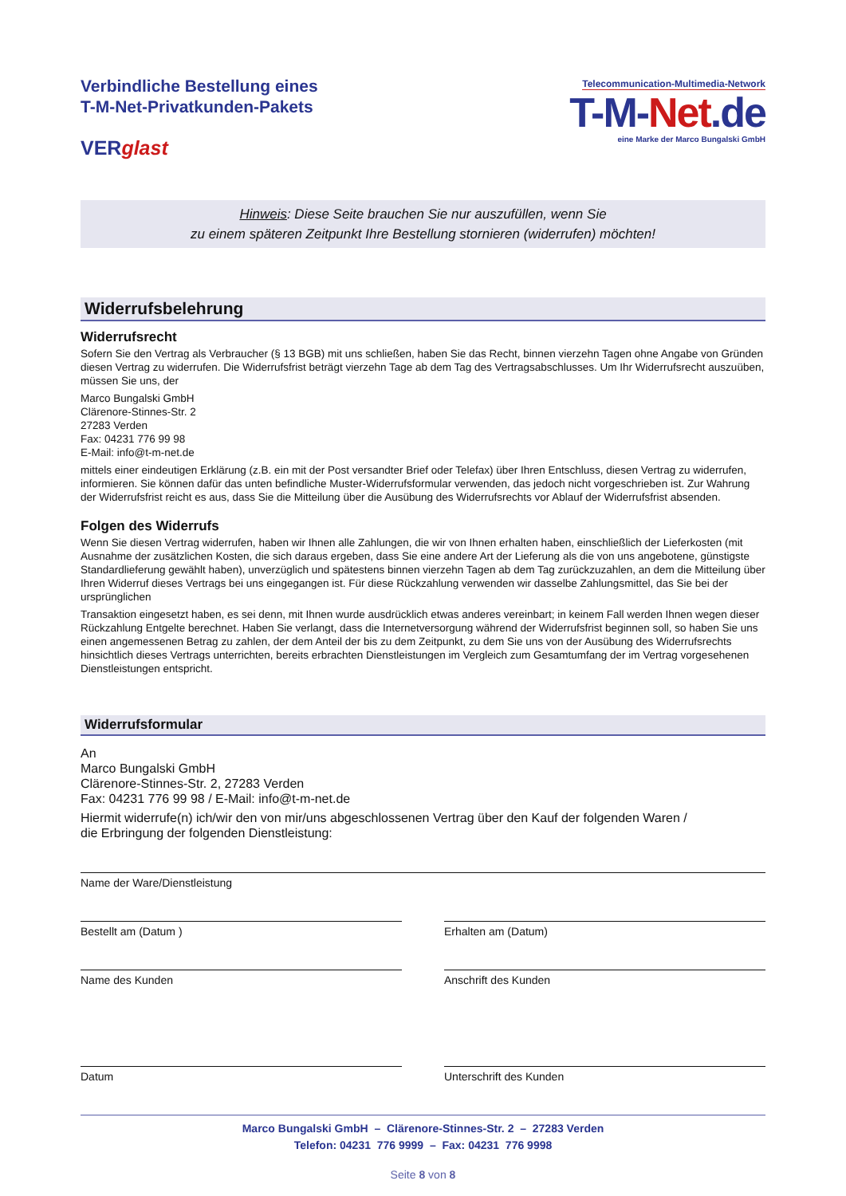Verbindliche Bestellung eines
T-M-Net-Privatkunden-Pakets
VERglast
Telecommunication-Multimedia-Network
T-M-Net.de
eine Marke der Marco Bungalski GmbH
Hinweis: Diese Seite brauchen Sie nur auszufüllen, wenn Sie
zu einem späteren Zeitpunkt Ihre Bestellung stornieren (widerrufen) möchten!
Widerrufsbelehrung
Widerrufsrecht
Sofern Sie den Vertrag als Verbraucher (§ 13 BGB) mit uns schließen, haben Sie das Recht, binnen vierzehn Tagen ohne Angabe von Gründen diesen Vertrag zu widerrufen. Die Widerrufsfrist beträgt vierzehn Tage ab dem Tag des Vertragsabschlusses. Um Ihr Widerrufsrecht auszuüben, müssen Sie uns, der
Marco Bungalski GmbH
Clärenore-Stinnes-Str. 2
27283 Verden
Fax: 04231 776 99 98
E-Mail: info@t-m-net.de
mittels einer eindeutigen Erklärung (z.B. ein mit der Post versandter Brief oder Telefax) über Ihren Entschluss, diesen Vertrag zu widerrufen, informieren. Sie können dafür das unten befindliche Muster-Widerrufsformular verwenden, das jedoch nicht vorgeschrieben ist. Zur Wahrung der Widerrufsfrist reicht es aus, dass Sie die Mitteilung über die Ausübung des Widerrufsrechts vor Ablauf der Widerrufsfrist absenden.
Folgen des Widerrufs
Wenn Sie diesen Vertrag widerrufen, haben wir Ihnen alle Zahlungen, die wir von Ihnen erhalten haben, einschließlich der Lieferkosten (mit Ausnahme der zusätzlichen Kosten, die sich daraus ergeben, dass Sie eine andere Art der Lieferung als die von uns angebotene, günstigste Standardlieferung gewählt haben), unverzüglich und spätestens binnen vierzehn Tagen ab dem Tag zurückzuzahlen, an dem die Mitteilung über Ihren Widerruf dieses Vertrags bei uns eingegangen ist. Für diese Rückzahlung verwenden wir dasselbe Zahlungsmittel, das Sie bei der ursprünglichen
Transaktion eingesetzt haben, es sei denn, mit Ihnen wurde ausdrücklich etwas anderes vereinbart; in keinem Fall werden Ihnen wegen dieser Rückzahlung Entgelte berechnet. Haben Sie verlangt, dass die Internetversorgung während der Widerrufsfrist beginnen soll, so haben Sie uns einen angemessenen Betrag zu zahlen, der dem Anteil der bis zu dem Zeitpunkt, zu dem Sie uns von der Ausübung des Widerrufsrechts hinsichtlich dieses Vertrags unterrichten, bereits erbrachten Dienstleistungen im Vergleich zum Gesamtumfang der im Vertrag vorgesehenen Dienstleistungen entspricht.
Widerrufsformular
An
Marco Bungalski GmbH
Clärenore-Stinnes-Str. 2, 27283 Verden
Fax: 04231 776 99 98 / E-Mail: info@t-m-net.de
Hiermit widerrufe(n) ich/wir den von mir/uns abgeschlossenen Vertrag über den Kauf der folgenden Waren /
die Erbringung der folgenden Dienstleistung:
Name der Ware/Dienstleistung
Bestellt am (Datum ) Erhalten am (Datum)
Name des Kunden Anschrift des Kunden
Datum Unterschrift des Kunden
Marco Bungalski GmbH – Clärenore-Stinnes-Str. 2 – 27283 Verden
Telefon: 04231 776 9999 – Fax: 04231 776 9998
Seite 8 von 8